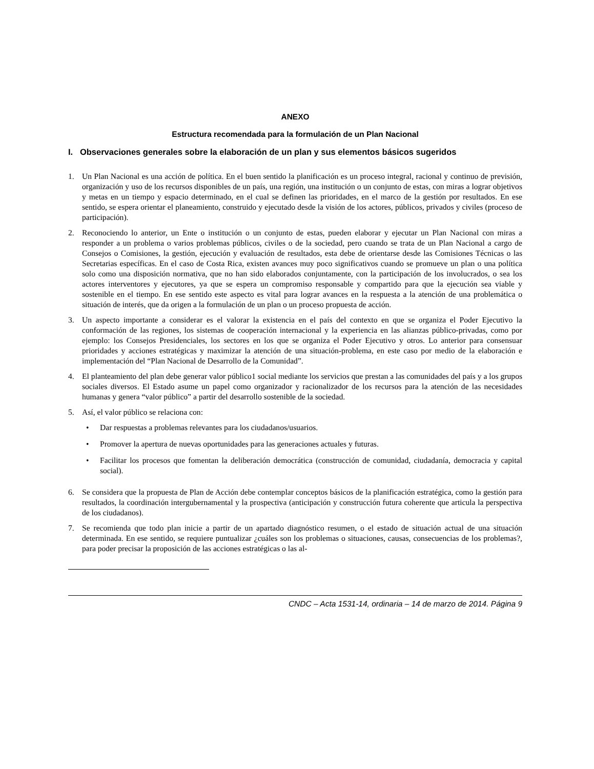ANEXO
Estructura recomendada para la formulación de un Plan Nacional
I. Observaciones generales sobre la elaboración de un plan y sus elementos básicos sugeridos
1. Un Plan Nacional es una acción de política. En el buen sentido la planificación es un proceso integral, racional y continuo de previsión, organización y uso de los recursos disponibles de un país, una región, una institución o un conjunto de estas, con miras a lograr objetivos y metas en un tiempo y espacio determinado, en el cual se definen las prioridades, en el marco de la gestión por resultados. En ese sentido, se espera orientar el planeamiento, construido y ejecutado desde la visión de los actores, públicos, privados y civiles (proceso de participación).
2. Reconociendo lo anterior, un Ente o institución o un conjunto de estas, pueden elaborar y ejecutar un Plan Nacional con miras a responder a un problema o varios problemas públicos, civiles o de la sociedad, pero cuando se trata de un Plan Nacional a cargo de Consejos o Comisiones, la gestión, ejecución y evaluación de resultados, esta debe de orientarse desde las Comisiones Técnicas o las Secretarias específicas. En el caso de Costa Rica, existen avances muy poco significativos cuando se promueve un plan o una política solo como una disposición normativa, que no han sido elaborados conjuntamente, con la participación de los involucrados, o sea los actores interventores y ejecutores, ya que se espera un compromiso responsable y compartido para que la ejecución sea viable y sostenible en el tiempo. En ese sentido este aspecto es vital para lograr avances en la respuesta a la atención de una problemática o situación de interés, que da origen a la formulación de un plan o un proceso propuesta de acción.
3. Un aspecto importante a considerar es el valorar la existencia en el país del contexto en que se organiza el Poder Ejecutivo la conformación de las regiones, los sistemas de cooperación internacional y la experiencia en las alianzas público-privadas, como por ejemplo: los Consejos Presidenciales, los sectores en los que se organiza el Poder Ejecutivo y otros. Lo anterior para consensuar prioridades y acciones estratégicas y maximizar la atención de una situación-problema, en este caso por medio de la elaboración e implementación del “Plan Nacional de Desarrollo de la Comunidad”.
4. El planteamiento del plan debe generar valor público1 social mediante los servicios que prestan a las comunidades del país y a los grupos sociales diversos. El Estado asume un papel como organizador y racionalizador de los recursos para la atención de las necesidades humanas y genera “valor público” a partir del desarrollo sostenible de la sociedad.
5. Así, el valor público se relaciona con:
• Dar respuestas a problemas relevantes para los ciudadanos/usuarios.
• Promover la apertura de nuevas oportunidades para las generaciones actuales y futuras.
• Facilitar los procesos que fomentan la deliberación democrática (construcción de comunidad, ciudadanía, democracia y capital social).
6. Se considera que la propuesta de Plan de Acción debe contemplar conceptos básicos de la planificación estratégica, como la gestión para resultados, la coordinación intergubernamental y la prospectiva (anticipación y construcción futura coherente que articula la perspectiva de los ciudadanos).
7. Se recomienda que todo plan inicie a partir de un apartado diagnóstico resumen, o el estado de situación actual de una situación determinada. En ese sentido, se requiere puntualizar ¿cuáles son los problemas o situaciones, causas, consecuencias de los problemas?, para poder precisar la proposición de las acciones estratégicas o las al-
CNDC – Acta 1531-14, ordinaria – 14 de marzo de 2014. Página 9